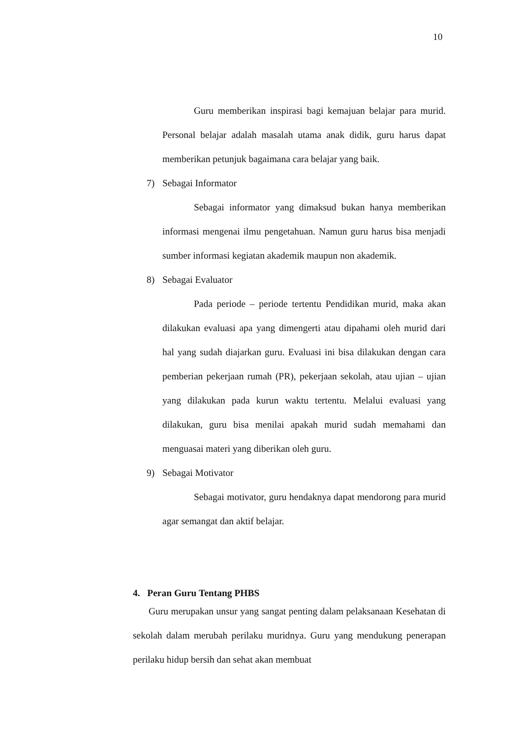10
Guru memberikan inspirasi bagi kemajuan belajar para murid. Personal belajar adalah masalah utama anak didik, guru harus dapat memberikan petunjuk bagaimana cara belajar yang baik.
7) Sebagai Informator
Sebagai informator yang dimaksud bukan hanya memberikan informasi mengenai ilmu pengetahuan. Namun guru harus bisa menjadi sumber informasi kegiatan akademik maupun non akademik.
8) Sebagai Evaluator
Pada periode – periode tertentu Pendidikan murid, maka akan dilakukan evaluasi apa yang dimengerti atau dipahami oleh murid dari hal yang sudah diajarkan guru. Evaluasi ini bisa dilakukan dengan cara pemberian pekerjaan rumah (PR), pekerjaan sekolah, atau ujian – ujian yang dilakukan pada kurun waktu tertentu. Melalui evaluasi yang dilakukan, guru bisa menilai apakah murid sudah memahami dan menguasai materi yang diberikan oleh guru.
9) Sebagai Motivator
Sebagai motivator, guru hendaknya dapat mendorong para murid agar semangat dan aktif belajar.
4. Peran Guru Tentang PHBS
Guru merupakan unsur yang sangat penting dalam pelaksanaan Kesehatan di sekolah dalam merubah perilaku muridnya. Guru yang mendukung penerapan perilaku hidup bersih dan sehat akan membuat